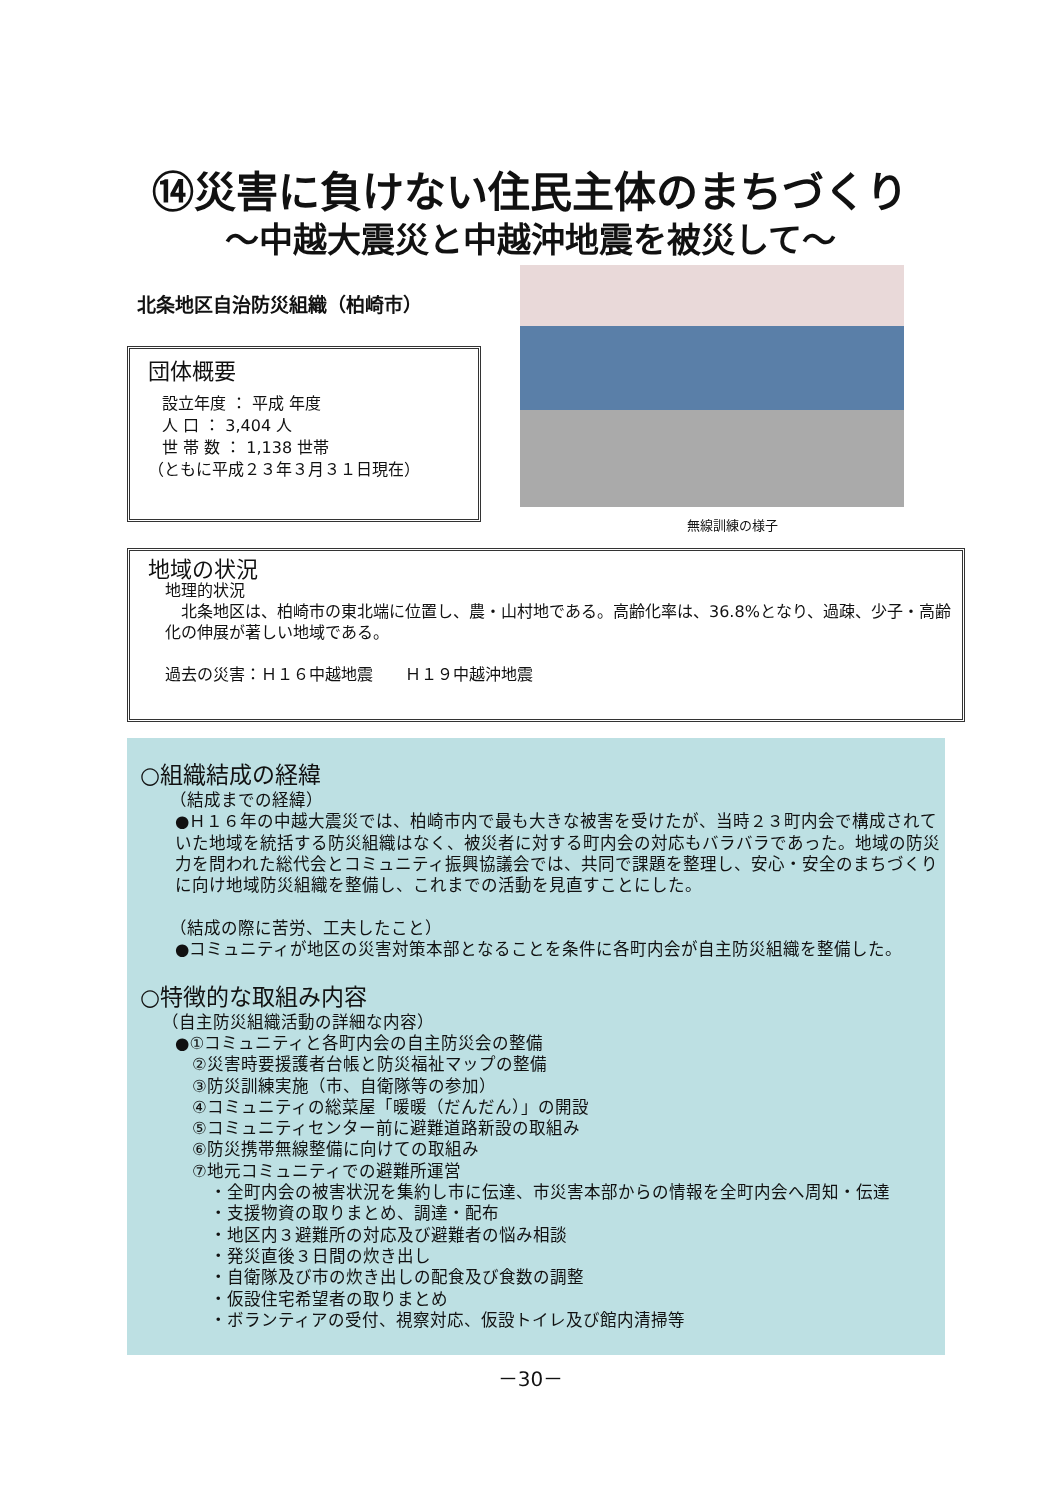⑭災害に負けない住民主体のまちづくり
～中越大震災と中越沖地震を被災して～
北条地区自治防災組織（柏崎市）
団体概要
設立年度 ： 平成 年度
人 口 ： 3,404 人
世 帯 数 ： 1,138 世帯
（ともに平成２３年３月３１日現在）
無線訓練の様子
地域の状況
地理的状況
　北条地区は、柏崎市の東北端に位置し、農・山村地である。高齢化率は、36.8%となり、過疎、少子・高齢化の伸展が著しい地域である。
過去の災害：Ｈ１６中越地震　　Ｈ１９中越沖地震
○組織結成の経緯
（結成までの経緯）
●Ｈ１６年の中越大震災では、柏崎市内で最も大きな被害を受けたが、当時２３町内会で構成されていた地域を統括する防災組織はなく、被災者に対する町内会の対応もバラバラであった。地域の防災力を問われた総代会とコミュニティ振興協議会では、共同で課題を整理し、安心・安全のまちづくりに向け地域防災組織を整備し、これまでの活動を見直すことにした。
（結成の際に苦労、工夫したこと）
●コミュニティが地区の災害対策本部となることを条件に各町内会が自主防災組織を整備した。
○特徴的な取組み内容
（自主防災組織活動の詳細な内容）
●①コミュニティと各町内会の自主防災会の整備
②災害時要援護者台帳と防災福祉マップの整備
③防災訓練実施（市、自衛隊等の参加）
④コミュニティの総菜屋「暖暖（だんだん）」の開設
⑤コミュニティセンター前に避難道路新設の取組み
⑥防災携帯無線整備に向けての取組み
⑦地元コミュニティでの避難所運営
・全町内会の被害状況を集約し市に伝達、市災害本部からの情報を全町内会へ周知・伝達
・支援物資の取りまとめ、調達・配布
・地区内３避難所の対応及び避難者の悩み相談
・発災直後３日間の炊き出し
・自衛隊及び市の炊き出しの配食及び食数の調整
・仮設住宅希望者の取りまとめ
・ボランティアの受付、視察対応、仮設トイレ及び館内清掃等
－30－